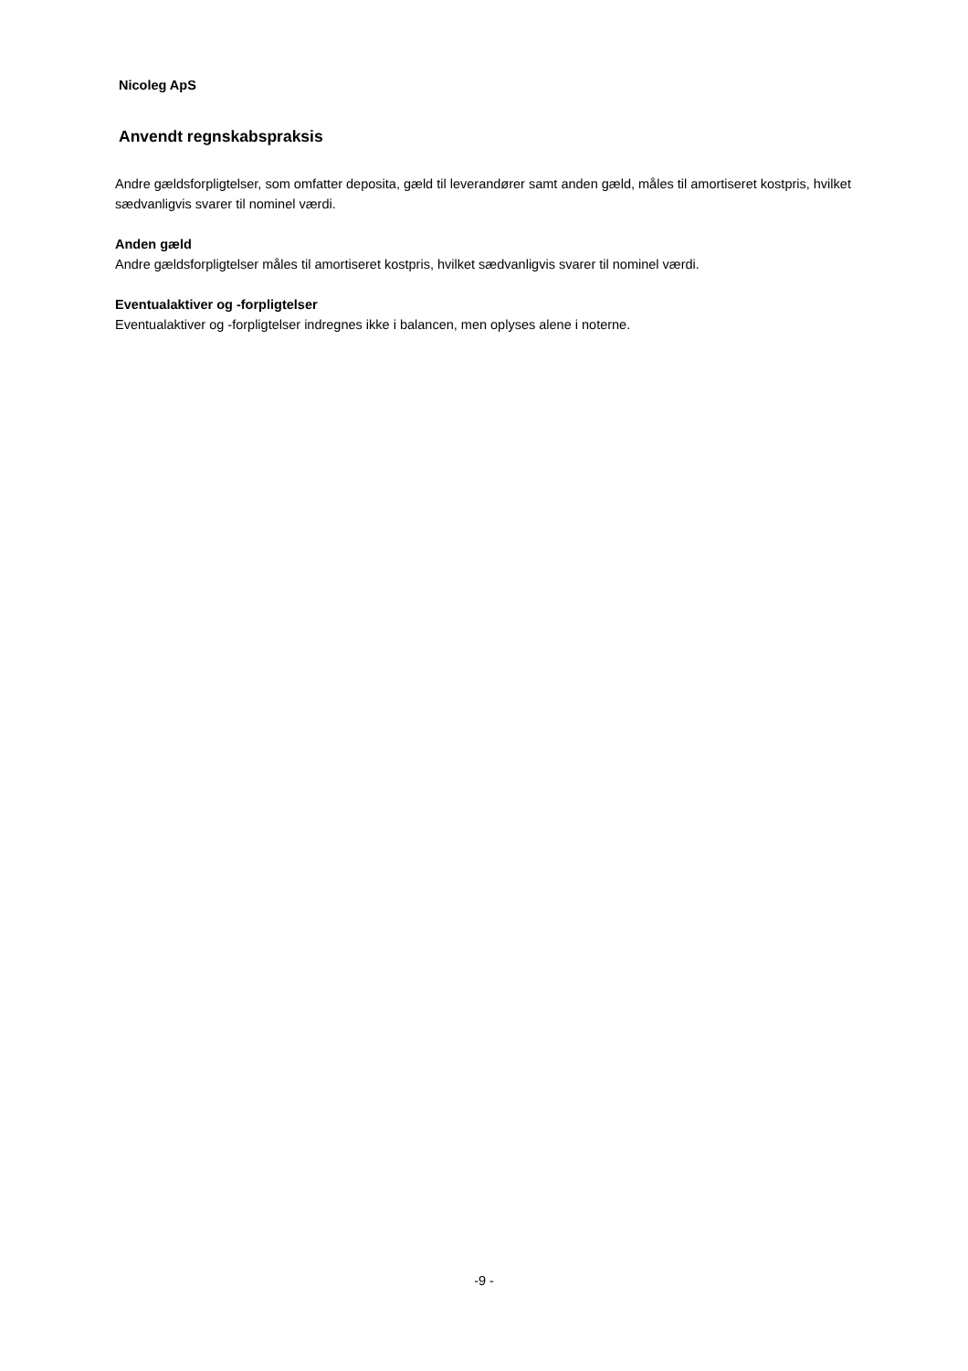Nicoleg ApS
Anvendt regnskabspraksis
Andre gældsforpligtelser, som omfatter deposita, gæld til leverandører samt anden gæld, måles til amortiseret kostpris, hvilket sædvanligvis svarer til nominel værdi.
Anden gæld
Andre gældsforpligtelser måles til amortiseret kostpris, hvilket sædvanligvis svarer til nominel værdi.
Eventualaktiver og -forpligtelser
Eventualaktiver og -forpligtelser indregnes ikke i balancen, men oplyses alene i noterne.
-9 -